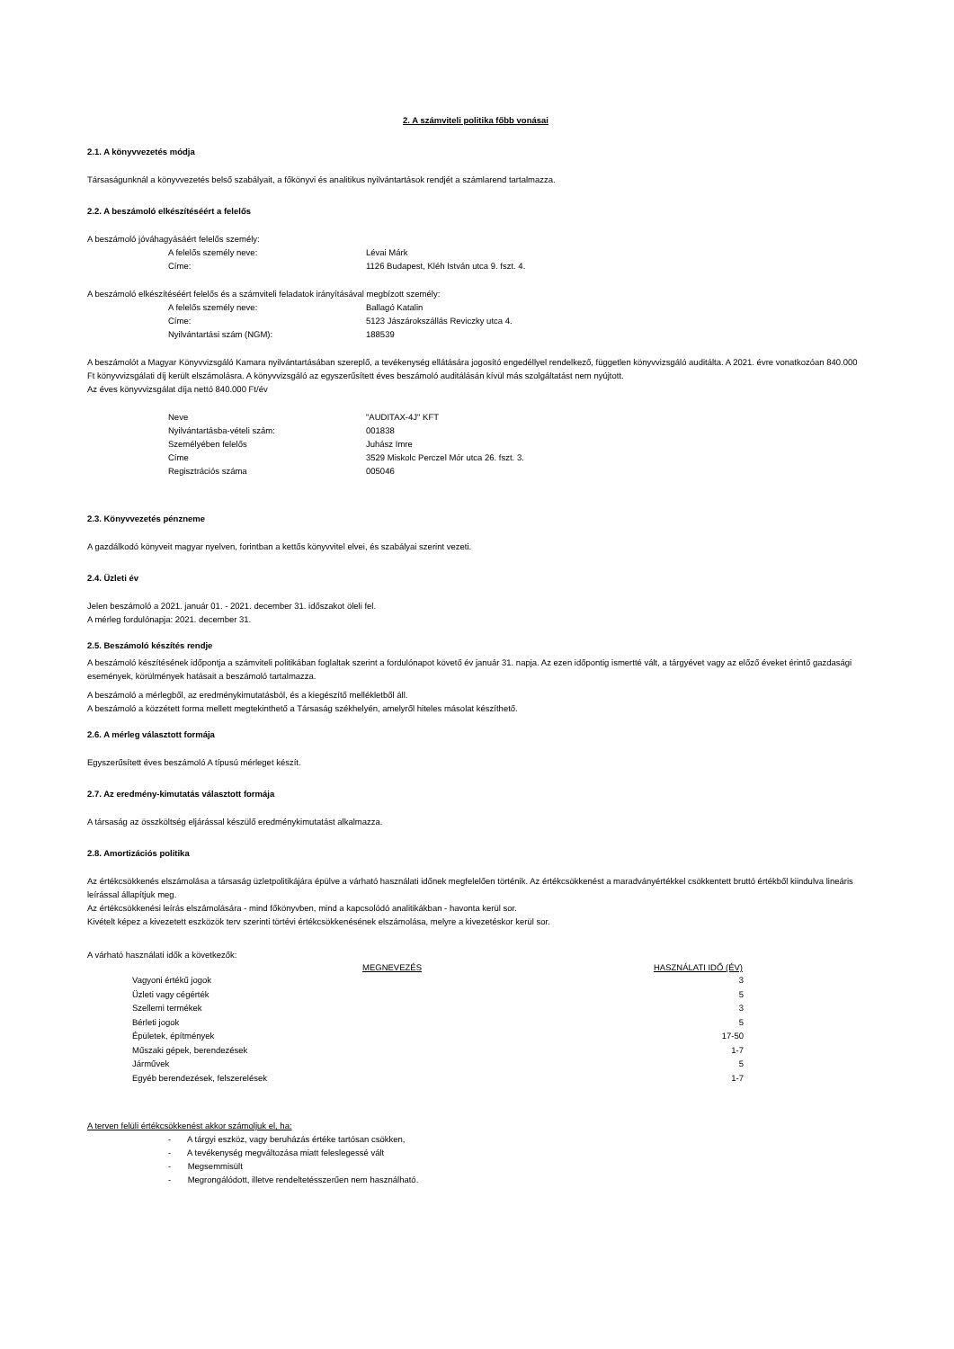2. A számviteli politika főbb vonásai
2.1. A könyvvezetés módja
Társaságunknál a könyvvezetés belső szabályait, a főkönyvi és analitikus nyilvántartások rendjét a számlarend tartalmazza.
2.2. A beszámoló elkészítéséért a felelős
A beszámoló jóváhagyásáért felelős személy:
A felelős személy neve: Lévai Márk
Címe: 1126 Budapest, Kléh István utca 9. fszt. 4.
A beszámoló elkészítéséért felelős és a számviteli feladatok irányításával megbízott személy:
A felelős személy neve: Ballagó Katalin
Címe: 5123 Jászárokszállás Reviczky utca 4.
Nyilvántartási szám (NGM): 188539
A beszámolót a Magyar Könyvvizsgáló Kamara nyilvántartásában szereplő, a tevékenység ellátására jogosító engedéllyel rendelkező, független könyvvizsgáló auditálta. A 2021. évre vonatkozóan 840.000 Ft könyvvizsgálati díj került elszámolásra. A könyvvizsgáló az egyszerűsített éves beszámoló auditálásán kívül más szolgáltatást nem nyújtott.
Az éves könyvvizsgálat díja nettó 840.000 Ft/év
Neve "AUDITAX-4J" KFT
Nyilvántartásba-vételi szám: 001838
Személyében felelős Juhász Imre
Címe 3529 Miskolc Perczel Mór utca 26. fszt. 3.
Regisztrációs száma 005046
2.3. Könyvvezetés pénzneme
A gazdálkodó könyveit magyar nyelven, forintban a kettős könyvvitel elvei, és szabályai szerint vezeti.
2.4. Üzleti év
Jelen beszámoló a 2021. január 01. - 2021. december 31. időszakot öleli fel.
A mérleg fordulónapja: 2021. december 31.
2.5. Beszámoló készítés rendje
A beszámoló készítésének időpontja a számviteli politikában foglaltak szerint a fordulónapot követő év január 31. napja. Az ezen időpontig ismertté vált, a tárgyévet vagy az előző éveket érintő gazdasági események, körülmények hatásait a beszámoló tartalmazza.
A beszámoló a mérlegből, az eredménykimutatásból, és a kiegészítő mellékletből áll.
A beszámoló a közzétett forma mellett megtekinthető a Társaság székhelyén, amelyről hiteles másolat készíthető.
2.6. A mérleg választott formája
Egyszerűsített éves beszámoló A típusú mérleget készít.
2.7. Az eredmény-kimutatás választott formája
A társaság az összköltség eljárással készülő eredménykimutatást alkalmazza.
2.8. Amortizációs politika
Az értékcsökkenés elszámolása a társaság üzletpolitikájára épülve a várható használati időnek megfelelően történik. Az értékcsökkenést a maradványértékkel csökkentett bruttó értékből kiindulva lineáris leírással állapítjuk meg.
Az értékcsökkenési leírás elszámolására - mind főkönyvben, mind a kapcsolódó analitikákban - havonta kerül sor.
Kivételt képez a kivezetett eszközök terv szerinti törtévi értékcsökkenésének elszámolása, melyre a kivezetéskor kerül sor.
A várható használati idők a következők:
| MEGNEVEZÉS | HASZNÁLATI IDŐ (ÉV) |
| --- | --- |
| Vagyoni értékű jogok | 3 |
| Üzleti vagy cégérték | 5 |
| Szellemi termékek | 3 |
| Bérleti jogok | 5 |
| Épületek, építmények | 17-50 |
| Műszaki gépek, berendezések | 1-7 |
| Járművek | 5 |
| Egyéb berendezések, felszerelések | 1-7 |
A terven felüli értékcsökkenést akkor számoljuk el, ha:
- A tárgyi eszköz, vagy beruházás értéke tartósan csökken,
- A tevékenység megváltozása miatt feleslegessé vált
- Megsemmisült
- Megrongálódott, illetve rendeltetésszerűen nem használható.